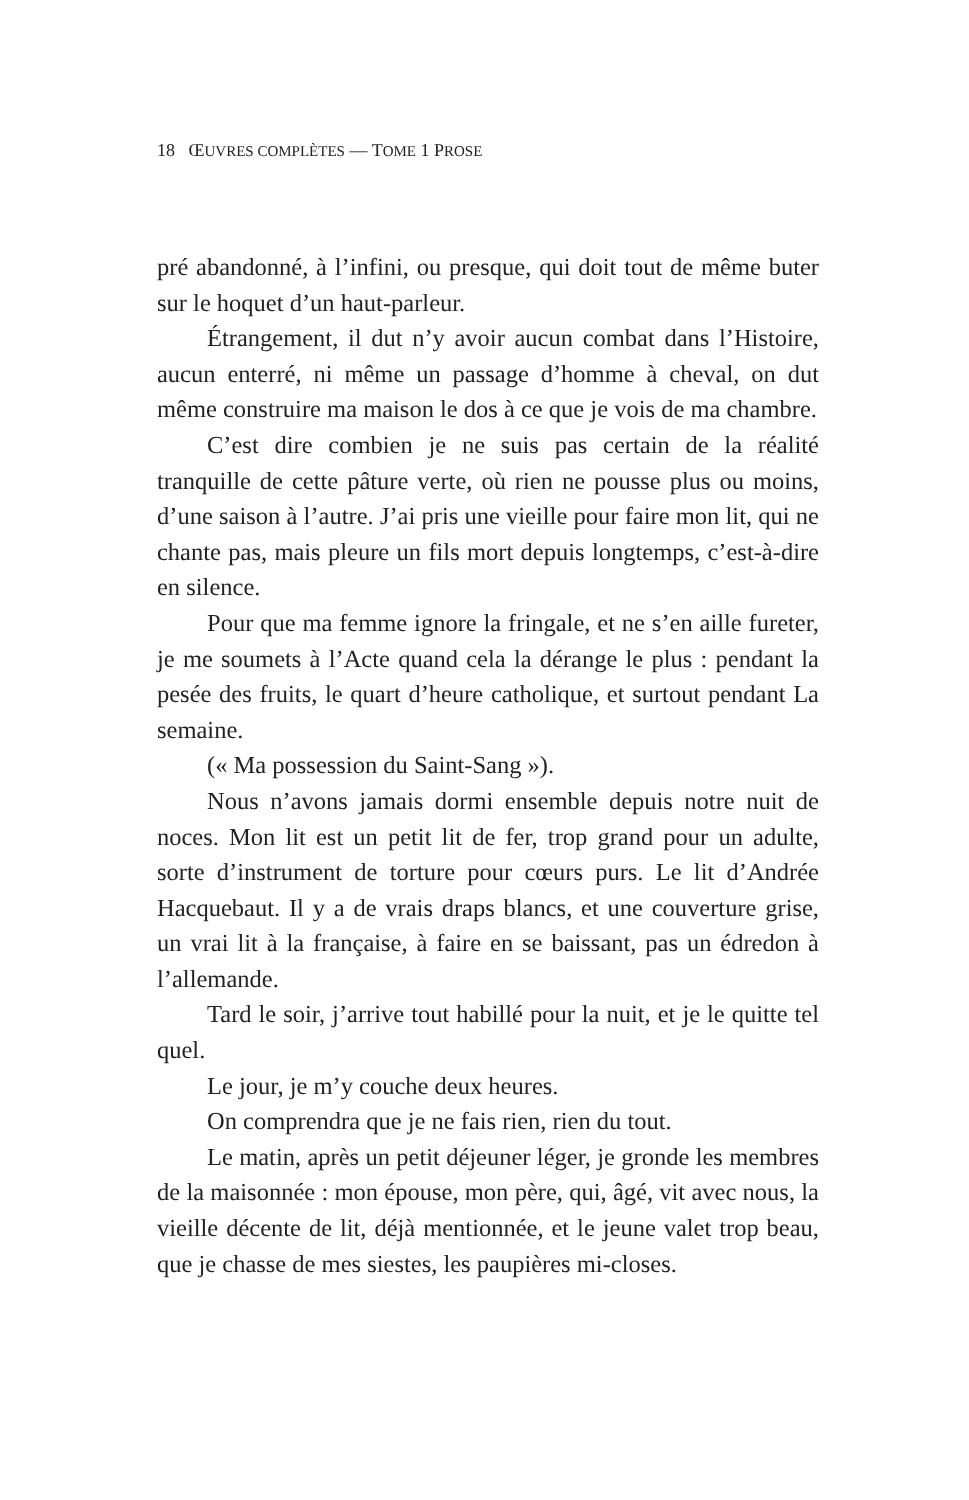18 ŒUVRES COMPLÈTES — TOME 1 PROSE
pré abandonné, à l’infini, ou presque, qui doit tout de même buter sur le hoquet d’un haut-parleur.
Étrangement, il dut n’y avoir aucun combat dans l’Histoire, aucun enterré, ni même un passage d’homme à cheval, on dut même construire ma maison le dos à ce que je vois de ma chambre.
C’est dire combien je ne suis pas certain de la réalité tranquille de cette pâture verte, où rien ne pousse plus ou moins, d’une saison à l’autre. J’ai pris une vieille pour faire mon lit, qui ne chante pas, mais pleure un fils mort depuis longtemps, c’est-à-dire en silence.
Pour que ma femme ignore la fringale, et ne s’en aille fureter, je me soumets à l’Acte quand cela la dérange le plus : pendant la pesée des fruits, le quart d’heure catholique, et surtout pendant La semaine.
(« Ma possession du Saint-Sang »).
Nous n’avons jamais dormi ensemble depuis notre nuit de noces. Mon lit est un petit lit de fer, trop grand pour un adulte, sorte d’instrument de torture pour cœurs purs. Le lit d’Andrée Hacquebaut. Il y a de vrais draps blancs, et une couverture grise, un vrai lit à la française, à faire en se baissant, pas un édredon à l’allemande.
Tard le soir, j’arrive tout habillé pour la nuit, et je le quitte tel quel.
Le jour, je m’y couche deux heures.
On comprendra que je ne fais rien, rien du tout.
Le matin, après un petit déjeuner léger, je gronde les membres de la maisonnée : mon épouse, mon père, qui, âgé, vit avec nous, la vieille décente de lit, déjà mentionnée, et le jeune valet trop beau, que je chasse de mes siestes, les paupières mi-closes.